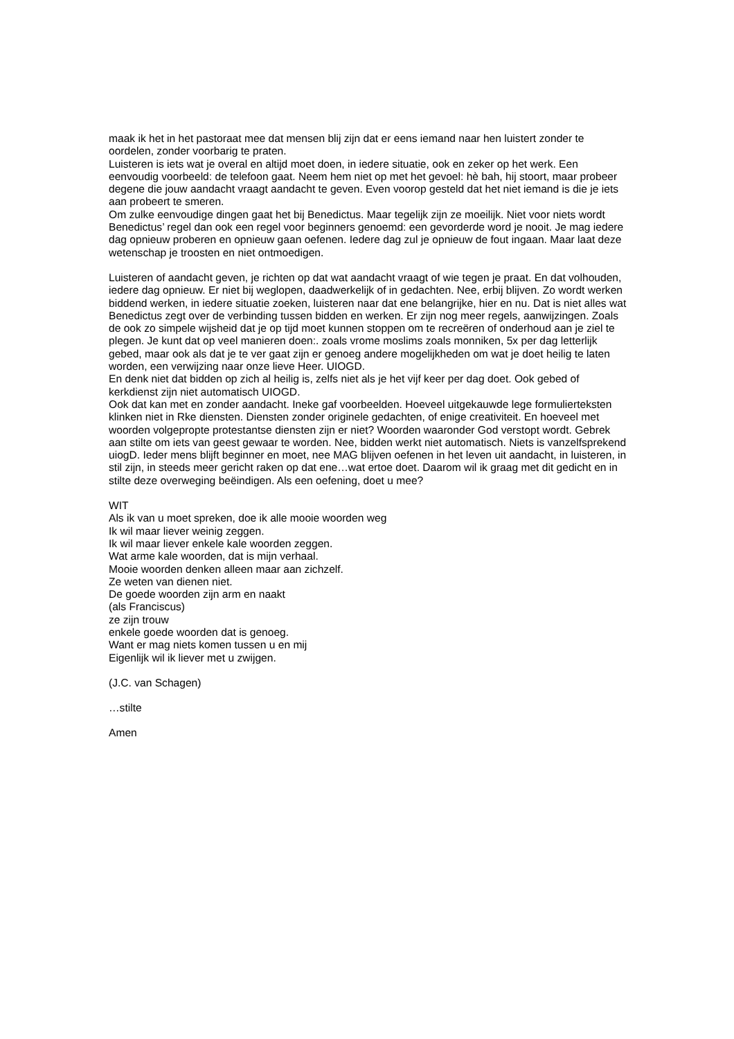maak ik het in het pastoraat mee dat mensen blij zijn dat er eens iemand naar hen luistert zonder te oordelen, zonder voorbarig te praten.
Luisteren is iets wat je overal en altijd moet doen, in iedere situatie, ook en zeker op het werk. Een eenvoudig voorbeeld: de telefoon gaat. Neem hem niet op met het gevoel: hè bah, hij stoort, maar probeer degene die jouw aandacht vraagt aandacht te geven. Even voorop gesteld dat het niet iemand is die je iets aan probeert te smeren.
Om zulke eenvoudige dingen gaat het bij Benedictus. Maar tegelijk zijn ze moeilijk. Niet voor niets wordt Benedictus’ regel dan ook een regel voor beginners genoemd: een gevorderde word je nooit. Je mag iedere dag opnieuw proberen en opnieuw gaan oefenen. Iedere dag zul je opnieuw de fout ingaan. Maar laat deze wetenschap je troosten en niet ontmoedigen.
Luisteren of aandacht geven, je richten op dat wat aandacht vraagt of wie tegen je praat. En dat volhouden, iedere dag opnieuw. Er niet bij weglopen, daadwerkelijk of in gedachten. Nee, erbij blijven. Zo wordt werken biddend werken, in iedere situatie zoeken, luisteren naar dat ene belangrijke, hier en nu. Dat is niet alles wat Benedictus zegt over de verbinding tussen bidden en werken. Er zijn nog meer regels, aanwijzingen. Zoals de ook zo simpele wijsheid dat je op tijd moet kunnen stoppen om te recreëren of onderhoud aan je ziel te plegen. Je kunt dat op veel manieren doen:. zoals vrome moslims zoals monniken, 5x per dag letterlijk gebed, maar ook als dat je te ver gaat zijn er genoeg andere mogelijkheden om wat je doet heilig te laten worden, een verwijzing naar onze lieve Heer. UIOGD.
En denk niet dat bidden op zich al heilig is, zelfs niet als je het vijf keer per dag doet. Ook gebed of kerkdienst zijn niet automatisch UIOGD.
Ook dat kan met en zonder aandacht. Ineke gaf voorbeelden. Hoeveel uitgekauwde lege formulierteksten klinken niet in Rke diensten. Diensten zonder originele gedachten, of enige creativiteit. En hoeveel met woorden volgepropte protestantse diensten zijn er niet? Woorden waaronder God verstopt wordt. Gebrek aan stilte om iets van geest gewaar te worden. Nee, bidden werkt niet automatisch. Niets is vanzelfsprekend uiogD. Ieder mens blijft beginner en moet, nee MAG blijven oefenen in het leven uit aandacht, in luisteren, in stil zijn, in steeds meer gericht raken op dat ene…wat ertoe doet. Daarom wil ik graag met dit gedicht en in stilte deze overweging beëindigen. Als een oefening, doet u mee?
WIT
Als ik van u moet spreken, doe ik alle mooie woorden weg
Ik wil maar liever weinig zeggen.
Ik wil maar liever enkele kale woorden zeggen.
Wat arme kale woorden, dat is mijn verhaal.
Mooie woorden denken alleen maar aan zichzelf.
Ze weten van dienen niet.
De goede woorden zijn arm en naakt
(als Franciscus)
ze zijn trouw
enkele goede woorden dat is genoeg.
Want er mag niets komen tussen u en mij
Eigenlijk wil ik liever met u zwijgen.
(J.C. van Schagen)
…stilte
Amen